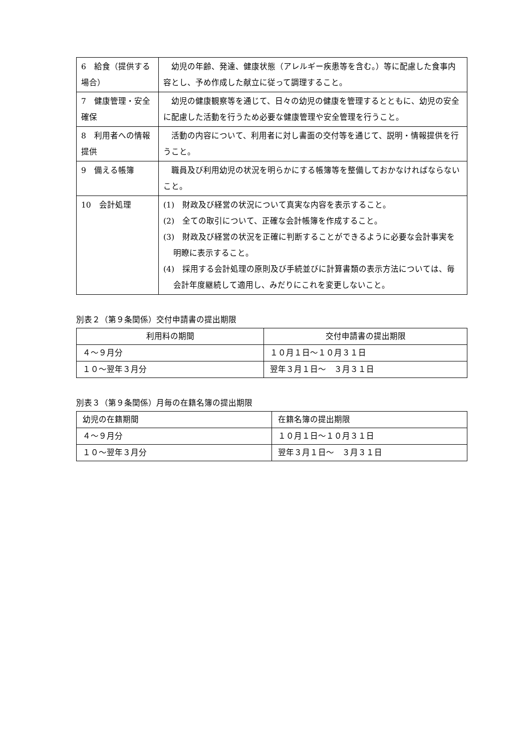| 6 給食（提供する場合） | 幼児の年齢、発達、健康状態（アレルギー疾患等を含む。）等に配慮した食事内容とし、予め作成した献立に従って調理すること。 |
| 7 健康管理・安全確保 | 幼児の健康観察等を通じて、日々の幼児の健康を管理するとともに、幼児の安全に配慮した活動を行うため必要な健康管理や安全管理を行うこと。 |
| 8 利用者への情報提供 | 活動の内容について、利用者に対し書面の交付等を通じて、説明・情報提供を行うこと。 |
| 9 備える帳簿 | 職員及び利用幼児の状況を明らかにする帳簿等を整備しておかなければならないこと。 |
| 10 会計処理 | (1) 財政及び経営の状況について真実な内容を表示すること。 (2) 全ての取引について、正確な会計帳簿を作成すること。 (3) 財政及び経営の状況を正確に判断することができるように必要な会計事実を明瞭に表示すること。 (4) 採用する会計処理の原則及び手続並びに計算書類の表示方法については、毎会計年度継続して適用し、みだりにこれを変更しないこと。 |
別表２（第９条関係）交付申請書の提出期限
| 利用料の期間 | 交付申請書の提出期限 |
| --- | --- |
| ４～９月分 | １０月１日～１０月３１日 |
| １０～翌年３月分 | 翌年３月１日～ ３月３１日 |
別表３（第９条関係）月毎の在籍名簿の提出期限
| 幼児の在籍期間 | 在籍名簿の提出期限 |
| --- | --- |
| ４～９月分 | １０月１日～１０月３１日 |
| １０～翌年３月分 | 翌年３月１日～ ３月３１日 |